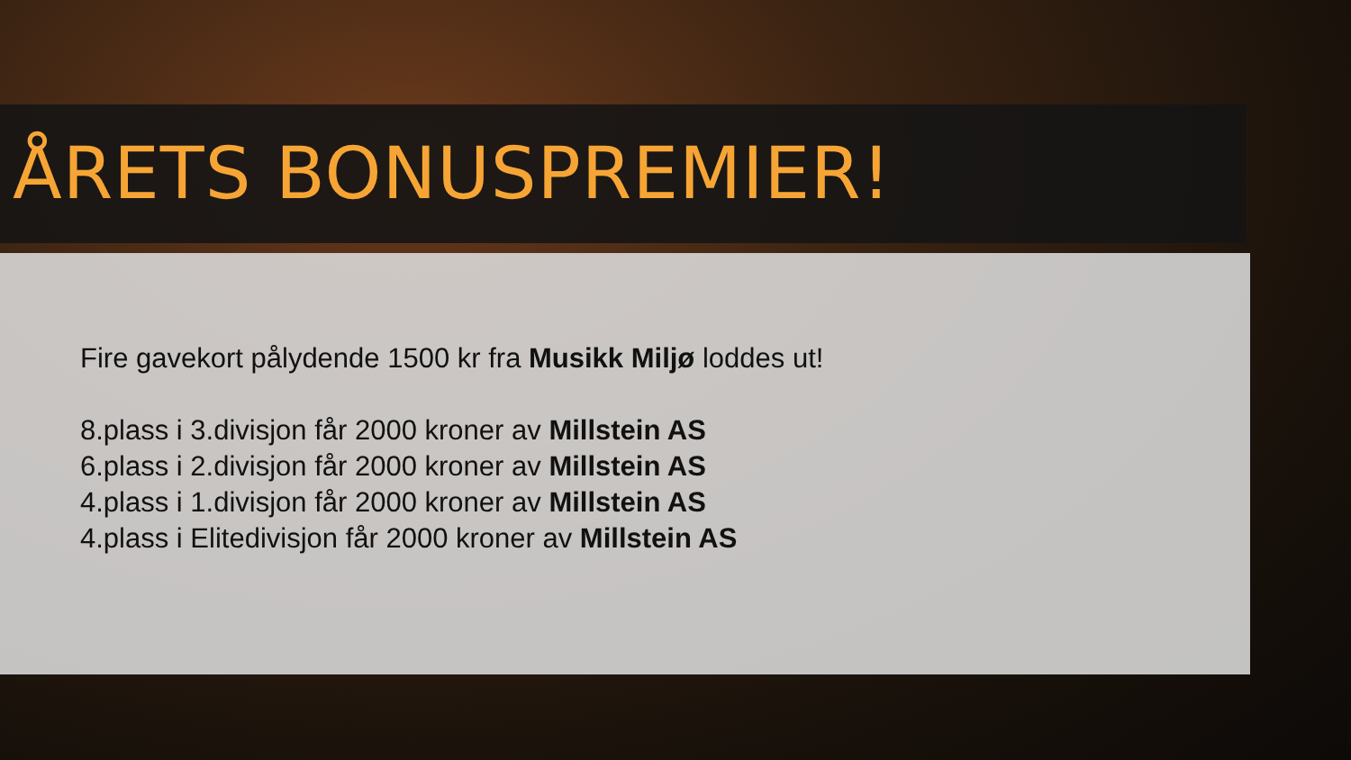ÅRETS BONUSPREMIER!
Fire gavekort pålydende 1500 kr fra Musikk Miljø loddes ut!
8.plass i 3.divisjon får 2000 kroner av Millstein AS
6.plass i 2.divisjon får 2000 kroner av Millstein AS
4.plass i 1.divisjon får 2000 kroner av Millstein AS
4.plass i Elitedivisjon får 2000 kroner av Millstein AS